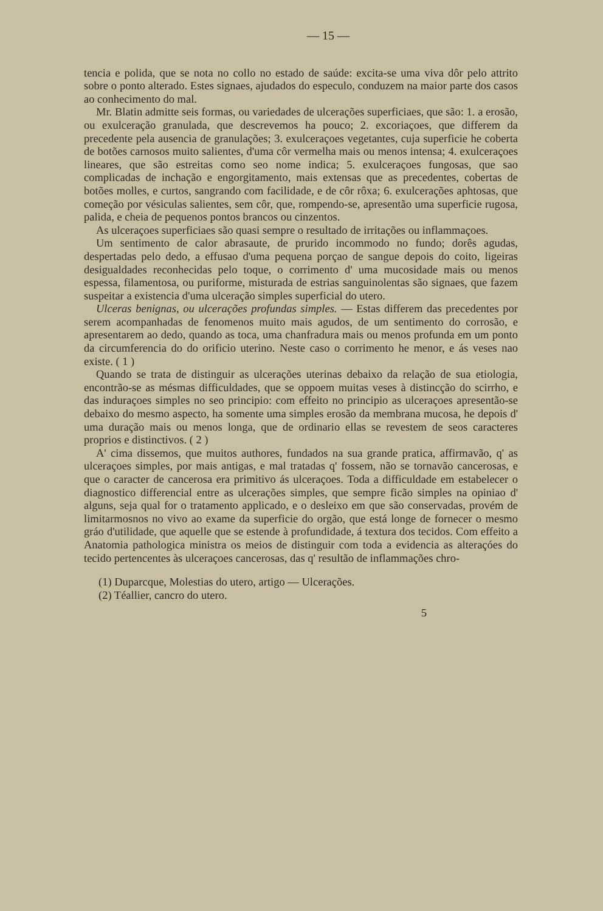— 15 —
tencia e polida, que se nota no collo no estado de saúde: excita-se uma viva dôr pelo attrito sobre o ponto alterado. Estes signaes, ajudados do especulo, conduzem na maior parte dos casos ao conhecimento do mal.
Mr. Blatin admitte seis formas, ou variedades de ulcerações superficiaes, que são: 1. a erosão, ou exulceração granulada, que descrevemos ha pouco; 2. excoriaçoes, que differem da precedente pela ausencia de granulações; 3. exulceraçoes vegetantes, cuja superficie he coberta de botões carnosos muito salientes, d'uma côr vermelha mais ou menos intensa; 4. exulceraçoes lineares, que são estreitas como seo nome indica; 5. exulceraçoes fungosas, que sao complicadas de inchação e engorgitamento, mais extensas que as precedentes, cobertas de botões molles, e curtos, sangrando com facilidade, e de côr rôxa; 6. exulcerações aphtosas, que começão por vésiculas salientes, sem côr, que, rompendo-se, apresentão uma superficie rugosa, palida, e cheia de pequenos pontos brancos ou cinzentos.
As ulceraçoes superficiaes são quasi sempre o resultado de irritações ou inflammaçoes.
Um sentimento de calor abrasaute, de prurido incommodo no fundo; dorês agudas, despertadas pelo dedo, a effusao d'uma pequena porçao de sangue depois do coito, ligeiras desigualdades reconhecidas pelo toque, o corrimento d' uma mucosidade mais ou menos espessa, filamentosa, ou puriforme, misturada de estrias sanguinolentas são signaes, que fazem suspeitar a existencia d'uma ulceração simples superficial do utero.
Ulceras benignas, ou ulcerações profundas simples. — Estas differem das precedentes por serem acompanhadas de fenomenos muito mais agudos, de um sentimento do corrosão, e apresentarem ao dedo, quando as toca, uma chanfradura mais ou menos profunda em um ponto da circumferencia do do orificio uterino. Neste caso o corrimento he menor, e ás veses nao existe. ( 1 )
Quando se trata de distinguir as ulcerações uterinas debaixo da relação de sua etiologia, encontrão-se as mésmas difficuldades, que se oppoem muitas veses à distincção do scirrho, e das induraçoes simples no seo principio: com effeito no principio as ulceraçoes apresentão-se debaixo do mesmo aspecto, ha somente uma simples erosão da membrana mucosa, he depois d' uma duração mais ou menos longa, que de ordinario ellas se revestem de seos caracteres proprios e distinctivos. ( 2 )
A' cima dissemos, que muitos authores, fundados na sua grande pratica, affirmavão, q' as ulceraçoes simples, por mais antigas, e mal tratadas q' fossem, não se tornavão cancerosas, e que o caracter de cancerosa era primitivo ás ulceraçoes. Toda a difficuldade em estabelecer o diagnostico differencial entre as ulcerações simples, que sempre ficão simples na opiniao d' alguns, seja qual for o tratamento applicado, e o desleixo em que são conservadas, provém de limitarmosnos no vivo ao exame da superficie do orgão, que está longe de fornecer o mesmo gráo d'utilidade, que aquelle que se estende à profundidade, á textura dos tecidos. Com effeito a Anatomia pathologica ministra os meios de distinguir com toda a evidencia as alteraçóes do tecido pertencentes às ulceraçoes cancerosas, das q' resultão de inflammações chro-
(1) Duparcque, Molestias do utero, artigo — Ulcerações.
(2) Téallier, cancro do utero.
5